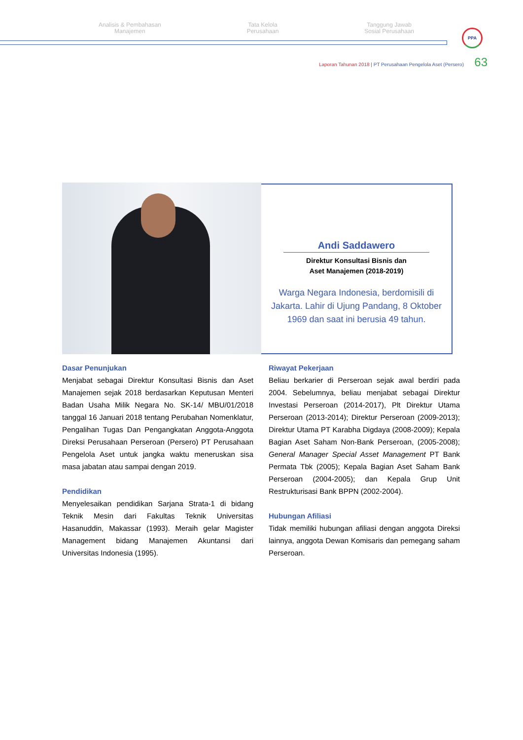Analisis & Pembahasan
Manajemen
Tata Kelola
Perusahaan
Tanggung Jawab
Sosial Perusahaan
PPA
Laporan Tahunan 2018 | PT Perusahaan Pengelola Aset (Persero)
63
Andi Saddawero
Direktur Konsultasi Bisnis dan
Aset Manajemen (2018-2019)
Warga Negara Indonesia, berdomisili di Jakarta. Lahir di Ujung Pandang, 8 Oktober 1969 dan saat ini berusia 49 tahun.
Dasar Penunjukan
Menjabat sebagai Direktur Konsultasi Bisnis dan Aset Manajemen sejak 2018 berdasarkan Keputusan Menteri Badan Usaha Milik Negara No. SK-14/ MBU/01/2018 tanggal 16 Januari 2018 tentang Perubahan Nomenklatur, Pengalihan Tugas Dan Pengangkatan Anggota-Anggota Direksi Perusahaan Perseroan (Persero) PT Perusahaan Pengelola Aset untuk jangka waktu meneruskan sisa masa jabatan atau sampai dengan 2019.
Pendidikan
Menyelesaikan pendidikan Sarjana Strata-1 di bidang Teknik Mesin dari Fakultas Teknik Universitas Hasanuddin, Makassar (1993). Meraih gelar Magister Management bidang Manajemen Akuntansi dari Universitas Indonesia (1995).
Riwayat Pekerjaan
Beliau berkarier di Perseroan sejak awal berdiri pada 2004. Sebelumnya, beliau menjabat sebagai Direktur Investasi Perseroan (2014-2017), Plt Direktur Utama Perseroan (2013-2014); Direktur Perseroan (2009-2013); Direktur Utama PT Karabha Digdaya (2008-2009); Kepala Bagian Aset Saham Non-Bank Perseroan, (2005-2008); General Manager Special Asset Management PT Bank Permata Tbk (2005); Kepala Bagian Aset Saham Bank Perseroan (2004-2005); dan Kepala Grup Unit Restrukturisasi Bank BPPN (2002-2004).
Hubungan Afiliasi
Tidak memiliki hubungan afiliasi dengan anggota Direksi lainnya, anggota Dewan Komisaris dan pemegang saham Perseroan.